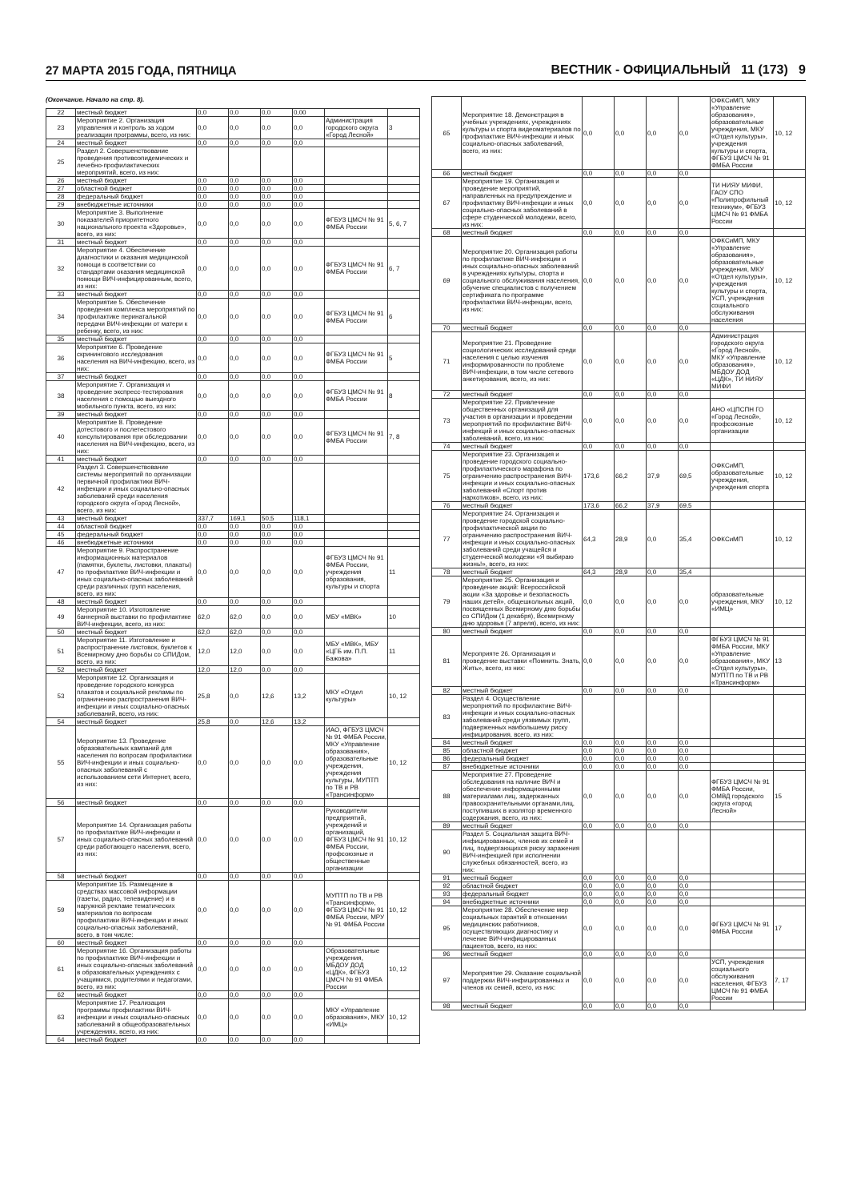27 МАРТА 2015 ГОДА, ПЯТНИЦА
ВЕСТНИК - ОФИЦИАЛЬНЫЙ 11 (173) 9
(Окончание. Начало на стр. 8).
| 22 | местный бюджет | 0,0 | 0,0 | 0,0 | 0,00 | | |
| 23 | Мероприятие 2. Организация управления и контроль за ходом реализации программы, всего, из них: | 0,0 | 0,0 | 0,0 | 0,0 | Администрация городского округа «Город Лесной» | 3 |
| 24 | местный бюджет | 0,0 | 0,0 | 0,0 | 0,0 | | |
| 25 | Раздел 2. Совершенствование проведения противоэпидемических и лечебно-профилактических мероприятий, всего, из них: | | | | | | |
| 26 | местный бюджет | 0,0 | 0,0 | 0,0 | 0,0 | | |
| 27 | областной бюджет | 0,0 | 0,0 | 0,0 | 0,0 | | |
| 28 | федеральный бюджет | 0,0 | 0,0 | 0,0 | 0,0 | | |
| 29 | внебюджетные источники | 0,0 | 0,0 | 0,0 | 0,0 | | |
| 30 | Мероприятие 3. Выполнение показателей приоритетного национального проекта «Здоровье», всего, из них: | 0,0 | 0,0 | 0,0 | 0,0 | ФГБУЗ ЦМСЧ № 91 ФМБА России | 5, 6, 7 |
| 31 | местный бюджет | 0,0 | 0,0 | 0,0 | 0,0 | | |
| 32 | Мероприятие 4. Обеспечение диагностики и оказания медицинской помощи в соответствии со стандартами оказания медицинской помощи ВИЧ-инфицированным, всего, из них: | 0,0 | 0,0 | 0,0 | 0,0 | ФГБУЗ ЦМСЧ № 91 ФМБА России | 6, 7 |
| 33 | местный бюджет | 0,0 | 0,0 | 0,0 | 0,0 | | |
| 34 | Мероприятие 5. Обеспечение проведения комплекса мероприятий по профилактике перинатальной передачи ВИЧ-инфекции от матери к ребенку, всего, из них: | 0,0 | 0,0 | 0,0 | 0,0 | ФГБУЗ ЦМСЧ № 91 ФМБА России | 6 |
| 35 | местный бюджет | 0,0 | 0,0 | 0,0 | 0,0 | | |
| 36 | Мероприятие 6. Проведение скринингового исследования населения на ВИЧ-инфекцию, всего, из них: | 0,0 | 0,0 | 0,0 | 0,0 | ФГБУЗ ЦМСЧ № 91 ФМБА России | 5 |
| 37 | местный бюджет | 0,0 | 0,0 | 0,0 | 0,0 | | |
| 38 | Мероприятие 7. Организация и проведение экспресс-тестирования населения с помощью выездного мобильного пункта, всего, из них: | 0,0 | 0,0 | 0,0 | 0,0 | ФГБУЗ ЦМСЧ № 91 ФМБА России | 8 |
| 39 | местный бюджет | 0,0 | 0,0 | 0,0 | 0,0 | | |
| 40 | Мероприятие 8. Проведение дотестового и послетестового консультирования при обследовании населения на ВИЧ-инфекцию, всего, из них: | 0,0 | 0,0 | 0,0 | 0,0 | ФГБУЗ ЦМСЧ № 91 ФМБА России | 7, 8 |
| 41 | местный бюджет | 0,0 | 0,0 | 0,0 | 0,0 | | |
| 42 | Раздел 3. Совершенствование системы мероприятий по организации первичной профилактики ВИЧ-инфекции и иных социально-опасных заболеваний среди населения городского округа «Город Лесной», всего, из них: | | | | | | |
| 43 | местный бюджет | 337,7 | 169,1 | 50,5 | 118,1 | | |
| 44 | областной бюджет | 0,0 | 0,0 | 0,0 | 0,0 | | |
| 45 | федеральный бюджет | 0,0 | 0,0 | 0,0 | 0,0 | | |
| 46 | внебюджетные источники | 0,0 | 0,0 | 0,0 | 0,0 | | |
| 47 | Мероприятие 9. Распространение информационных материалов (памятки, буклеты, листовки, плакаты) по профилактике ВИЧ-инфекции и иных социально-опасных заболеваний среди различных групп населения, всего, из них: | 0,0 | 0,0 | 0,0 | 0,0 | ФГБУЗ ЦМСЧ № 91 ФМБА России, учреждения образования, культуры и спорта | 11 |
| 48 | местный бюджет | 0,0 | 0,0 | 0,0 | 0,0 | | |
| 49 | Мероприятие 10. Изготовление баннерной выставки по профилактике ВИЧ-инфекции, всего, из них: | 62,0 | 62,0 | 0,0 | 0,0 | МБУ «МВК» | 10 |
| 50 | местный бюджет | 62,0 | 62,0 | 0,0 | 0,0 | | |
| 51 | Мероприятие 11. Изготовление и распространение листовок, буклетов к Всемирному дню борьбы со СПИДом, всего, из них: | 12,0 | 12,0 | 0,0 | 0,0 | МБУ «МВК», МБУ «ЦГБ им. П.П. Бажова» | 11 |
| 52 | местный бюджет | 12,0 | 12,0 | 0,0 | 0,0 | | |
| 53 | Мероприятие 12. Организация и проведение городского конкурса плакатов и социальной рекламы по ограничению распространения ВИЧ-инфекции и иных социально-опасных заболеваний, всего, из них: | 25,8 | 0,0 | 12,6 | 13,2 | МКУ «Отдел культуры» | 10, 12 |
| 54 | местный бюджет | 25,8 | 0,0 | 12,6 | 13,2 | | |
| 55 | Мероприятие 13. Проведение образовательных кампаний для населения по вопросам профилактики ВИЧ-инфекции и иных социально-опасных заболеваний с использованием сети Интернет, всего, из них: | 0,0 | 0,0 | 0,0 | 0,0 | ИАО, ФГБУЗ ЦМСЧ № 91 ФМБА России, МКУ «Управление образования», образовательные учреждения, учреждения культуры, МУПТП по ТВ и РВ «Трансинформ» | 10, 12 |
| 56 | местный бюджет | 0,0 | 0,0 | 0,0 | 0,0 | | |
| 57 | Мероприятие 14. Организация работы по профилактике ВИЧ-инфекции и иных социально-опасных заболеваний среди работающего населения, всего, из них: | 0,0 | 0,0 | 0,0 | 0,0 | Руководители предприятий, учреждений и организаций, ФГБУЗ ЦМСЧ № 91 ФМБА России, профсоюзные и общественные организации | 10, 12 |
| 58 | местный бюджет | 0,0 | 0,0 | 0,0 | 0,0 | | |
| 59 | Мероприятие 15. Размещение в средствах массовой информации (газеты, радио, телевидение) и в наружной рекламе тематических материалов по вопросам профилактики ВИЧ-инфекции и иных социально-опасных заболеваний, всего, в том числе: | 0,0 | 0,0 | 0,0 | 0,0 | МУПТП по ТВ и РВ «Трансинформ», ФГБУЗ ЦМСЧ № 91 ФМБА России, МРУ № 91 ФМБА России | 10, 12 |
| 60 | местный бюджет | 0,0 | 0,0 | 0,0 | 0,0 | | |
| 61 | Мероприятие 16. Организация работы по профилактике ВИЧ-инфекции и иных социально-опасных заболеваний в образовательных учреждениях с учащимися, родителями и педагогами, всего, из них: | 0,0 | 0,0 | 0,0 | 0,0 | Образовательные учреждения, МБДОУ ДОД «ЦДК», ФГБУЗ ЦМСЧ № 91 ФМБА России | 10, 12 |
| 62 | местный бюджет | 0,0 | 0,0 | 0,0 | 0,0 | | |
| 63 | Мероприятие 17. Реализация программы профилактики ВИЧ-инфекции и иных социально-опасных заболеваний в общеобразовательных учреждениях, всего, из них: | 0,0 | 0,0 | 0,0 | 0,0 | МКУ «Управление образования», МКУ «ИМЦ» | 10, 12 |
| 64 | местный бюджет | 0,0 | 0,0 | 0,0 | 0,0 | | |
| 65 | Мероприятие 18. Демонстрация в учебных учреждениях, учреждениях культуры и спорта видеоматериалов по профилактике ВИЧ-инфекции и иных социально-опасных заболеваний, всего, из них: | 0,0 | 0,0 | 0,0 | 0,0 | ОФКСиМП, МКУ «Управление образования», образовательные учреждения, МКУ «Отдел культуры», учреждения культуры и спорта, ФГБУЗ ЦМСЧ № 91 ФМБА России | 10, 12 |
| 66 | местный бюджет | 0,0 | 0,0 | 0,0 | 0,0 | | |
| 67 | Мероприятие 19. Организация и проведение мероприятий, направленных на предупреждение и профилактику ВИЧ-инфекции и иных социально-опасных заболеваний в сфере студенческой молодежи, всего, из них: | 0,0 | 0,0 | 0,0 | 0,0 | ТИ НИЯУ МИФИ, ГАОУ СПО «Полипрофильный техникум», ФГБУЗ ЦМСЧ № 91 ФМБА России | 10, 12 |
| 68 | местный бюджет | 0,0 | 0,0 | 0,0 | 0,0 | | |
| 69 | Мероприятие 20. Организация работы по профилактике ВИЧ-инфекции и иных социально-опасных заболеваний в учреждениях культуры, спорта и социального обслуживания населения, обучение специалистов с получением сертификата по программе профилактики ВИЧ-инфекции, всего, из них: | 0,0 | 0,0 | 0,0 | 0,0 | ОФКСиМП, МКУ «Управление образования», образовательные учреждения, МКУ «Отдел культуры», учреждения культуры и спорта, УСП, учреждения социального обслуживания населения | 10, 12 |
| 70 | местный бюджет | 0,0 | 0,0 | 0,0 | 0,0 | | |
| 71 | Мероприятие 21. Проведение социологических исследований среди населения с целью изучения информированности по проблеме ВИЧ-инфекции, в том числе сетевого анкетирования, всего, из них: | 0,0 | 0,0 | 0,0 | 0,0 | Администрация городского округа «Город Лесной», МКУ «Управление образования», МБДОУ ДОД «ЦДК», ТИ НИЯУ МИФИ | 10, 12 |
| 72 | местный бюджет | 0,0 | 0,0 | 0,0 | 0,0 | | |
| 73 | Мероприятие 22. Привлечение общественных организаций для участия в организации и проведении мероприятий по профилактике ВИЧ-инфекций и иных социально-опасных заболеваний, всего, из них: | 0,0 | 0,0 | 0,0 | 0,0 | АНО «ЦПСПН ГО «Город Лесной», профсоюзные организации | 10, 12 |
| 74 | местный бюджет | 0,0 | 0,0 | 0,0 | 0,0 | | |
| 75 | Мероприятие 23. Организация и проведение городского социально-профилактического марафона по ограничению распространения ВИЧ-инфекции и иных социально-опасных заболеваний «Спорт против наркотиков», всего, из них: | 173,6 | 66,2 | 37,9 | 69,5 | ОФКСиМП, образовательные учреждения, учреждения спорта | 10, 12 |
| 76 | местный бюджет | 173,6 | 66,2 | 37,9 | 69,5 | | |
| 77 | Мероприятие 24. Организация и проведение городской социально-профилактической акции по ограничению распространения ВИЧ-инфекции и иных социально-опасных заболеваний среди учащейся и студенческой молодежи «Я выбираю жизнь!», всего, из них: | 64,3 | 28,9 | 0,0 | 35,4 | ОФКСиМП | 10, 12 |
| 78 | местный бюджет | 64,3 | 28,9 | 0,0 | 35,4 | | |
| 79 | Мероприятие 25. Организация и проведение акций: Всероссийской акции «За здоровье и безопасность наших детей», общешкольных акций, посвященных Всемирному дню борьбы со СПИДом (1 декабря), Всемирному дню здоровья (7 апреля), всего, из них: | 0,0 | 0,0 | 0,0 | 0,0 | образовательные учреждения, МКУ «ИМЦ» | 10, 12 |
| 80 | местный бюджет | 0,0 | 0,0 | 0,0 | 0,0 | | |
| 81 | Мероприяте 26. Организация и проведение выставки «Помнить. Знать, Жить», всего, из них: | 0,0 | 0,0 | 0,0 | 0,0 | ФГБУЗ ЦМСЧ № 91 ФМБА России, МКУ «Управление образования», МКУ «Отдел культуры», МУПТП по ТВ и РВ «Трансинформ» | 13 |
| 82 | местный бюджет | 0,0 | 0,0 | 0,0 | 0,0 | | |
| 83 | Раздел 4. Осуществление мероприятий по профилактике ВИЧ-инфекции и иных социально-опасных заболеваний среди уязвимых групп, подверженных наибольшему риску инфицирования, всего, из них: | | | | | | |
| 84 | местный бюджет | 0,0 | 0,0 | 0,0 | 0,0 | | |
| 85 | областной бюджет | 0,0 | 0,0 | 0,0 | 0,0 | | |
| 86 | федеральный бюджет | 0,0 | 0,0 | 0,0 | 0,0 | | |
| 87 | внебюджетные источники | 0,0 | 0,0 | 0,0 | 0,0 | | |
| 88 | Мероприятие 27. Проведение обследования на наличие ВИЧ и обеспечение информационными материалами лиц, задержанных правоохранительными органами,лиц, поступивших в изолятор временного содержания, всего, из них: | 0,0 | 0,0 | 0,0 | 0,0 | ФГБУЗ ЦМСЧ № 91 ФМБА России, ОМВД городского округа «город Лесной» | 15 |
| 89 | местный бюджет | 0,0 | 0,0 | 0,0 | 0,0 | | |
| 90 | Раздел 5. Социальная защита ВИЧ-инфицированных, членов их семей и лиц, подвергающихся риску заражения ВИЧ-инфекцией при исполнении служебных обязанностей, всего, из них: | | | | | | |
| 91 | местный бюджет | 0,0 | 0,0 | 0,0 | 0,0 | | |
| 92 | областной бюджет | 0,0 | 0,0 | 0,0 | 0,0 | | |
| 93 | федеральный бюджет | 0,0 | 0,0 | 0,0 | 0,0 | | |
| 94 | внебюджетные источники | 0,0 | 0,0 | 0,0 | 0,0 | | |
| 95 | Мероприятие 28. Обеспечение мер социальных гарантий в отношении медицинских работников, осуществляющих диагностику и лечение ВИЧ-инфицированных пациентов, всего, из них: | 0,0 | 0,0 | 0,0 | 0,0 | ФГБУЗ ЦМСЧ № 91 ФМБА России | 17 |
| 96 | местный бюджет | 0,0 | 0,0 | 0,0 | 0,0 | | |
| 97 | Мероприятие 29. Оказание социальной поддержки ВИЧ-инфицированных и членов их семей, всего, из них: | 0,0 | 0,0 | 0,0 | 0,0 | УСП, учреждения социального обслуживания населения, ФГБУЗ ЦМСЧ № 91 ФМБА России | 7, 17 |
| 98 | местный бюджет | 0,0 | 0,0 | 0,0 | 0,0 | | |